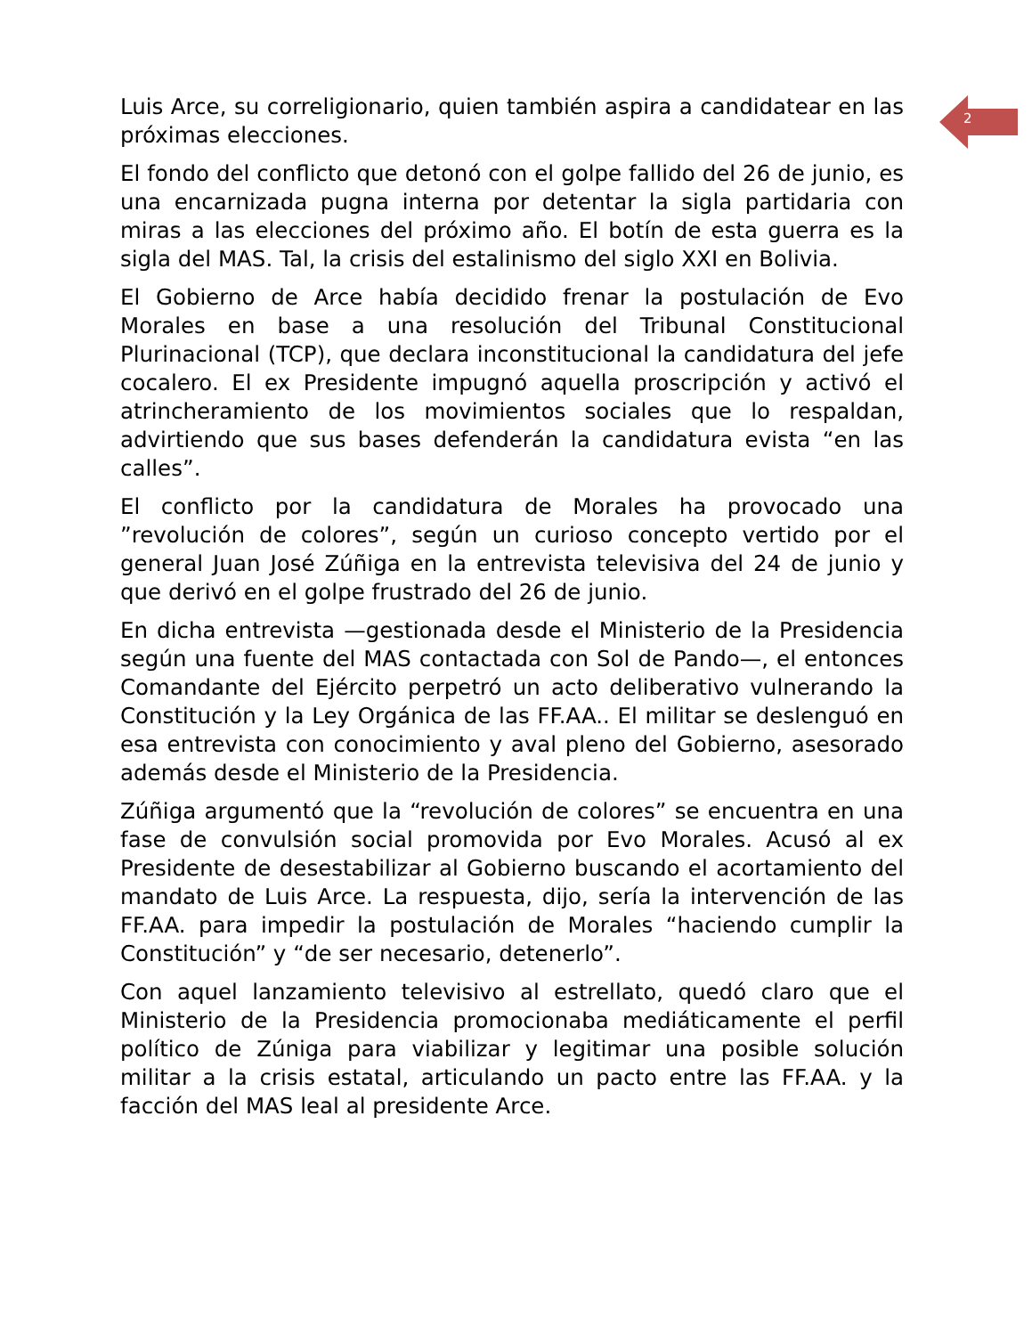2
Luis Arce, su correligionario, quien también aspira a candidatear en las próximas elecciones.
El fondo del conflicto que detonó con el golpe fallido del 26 de junio, es una encarnizada pugna interna por detentar la sigla partidaria con miras a las elecciones del próximo año. El botín de esta guerra es la sigla del MAS. Tal, la crisis del estalinismo del siglo XXI en Bolivia.
El Gobierno de Arce había decidido frenar la postulación de Evo Morales en base a una resolución del Tribunal Constitucional Plurinacional (TCP), que declara inconstitucional la candidatura del jefe cocalero. El ex Presidente impugnó aquella proscripción y activó el atrincheramiento de los movimientos sociales que lo respaldan, advirtiendo que sus bases defenderán la candidatura evista “en las calles”.
El conflicto por la candidatura de Morales ha provocado una ”revolución de colores”, según un curioso concepto vertido por el general Juan José Zúñiga en la entrevista televisiva del 24 de junio y que derivó en el golpe frustrado del 26 de junio.
En dicha entrevista —gestionada desde el Ministerio de la Presidencia según una fuente del MAS contactada con Sol de Pando—, el entonces Comandante del Ejército perpetró un acto deliberativo vulnerando la Constitución y la Ley Orgánica de las FF.AA.. El militar se deslenguó en esa entrevista con conocimiento y aval pleno del Gobierno, asesorado además desde el Ministerio de la Presidencia.
Zúñiga argumentó que la “revolución de colores” se encuentra en una fase de convulsión social promovida por Evo Morales. Acusó al ex Presidente de desestabilizar al Gobierno buscando el acortamiento del mandato de Luis Arce. La respuesta, dijo, sería la intervención de las FF.AA. para impedir la postulación de Morales “haciendo cumplir la Constitución” y “de ser necesario, detenerlo”.
Con aquel lanzamiento televisivo al estrellato, quedó claro que el Ministerio de la Presidencia promocionaba mediáticamente el perfil político de Zúniga para viabilizar y legitimar una posible solución militar a la crisis estatal, articulando un pacto entre las FF.AA. y la facción del MAS leal al presidente Arce.